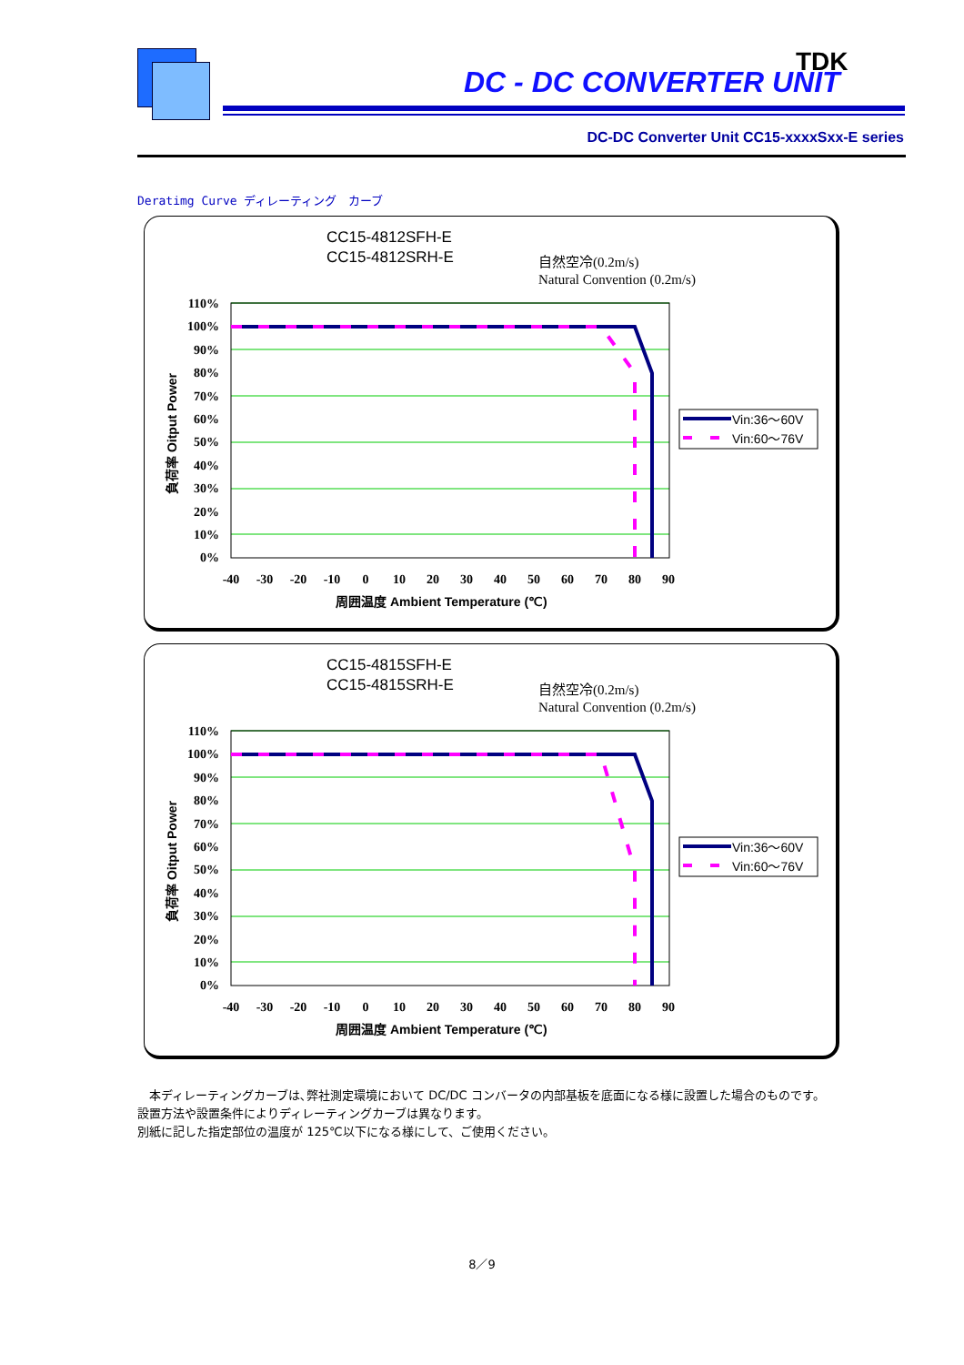DC - DC CONVERTER UNIT
TDK
DC-DC Converter Unit CC15-xxxxSxx-E series
Deratimg Curve ディレーティング　カーブ
CC15-4812SFH-E
CC15-4812SRH-E
自然空冷(0.2m/s)
Natural Convention (0.2m/s)
110%
100%
90%
80%
70%
60%
50%
40%
30%
20%
10%
0%
-40
-30
-20
-10
0
10
20
30
40
50
60
70
80
90
周囲温度 Ambient Temperature (℃)
負荷率 Oitput Power
Vin:36～60V
Vin:60～76V
CC15-4815SFH-E
CC15-4815SRH-E
自然空冷(0.2m/s)
Natural Convention (0.2m/s)
110%
100%
90%
80%
70%
60%
50%
40%
30%
20%
10%
0%
-40
-30
-20
-10
0
10
20
30
40
50
60
70
80
90
周囲温度 Ambient Temperature (℃)
負荷率 Oitput Power
Vin:36～60V
Vin:60～76V
　本ディレーティングカーブは､弊社測定環境において DC/DC コンバータの内部基板を底面になる様に設置した場合のものです。
設置方法や設置条件によりディレーティングカーブは異なります。
別紙に記した指定部位の温度が 125℃以下になる様にして、ご使用ください。
8／9